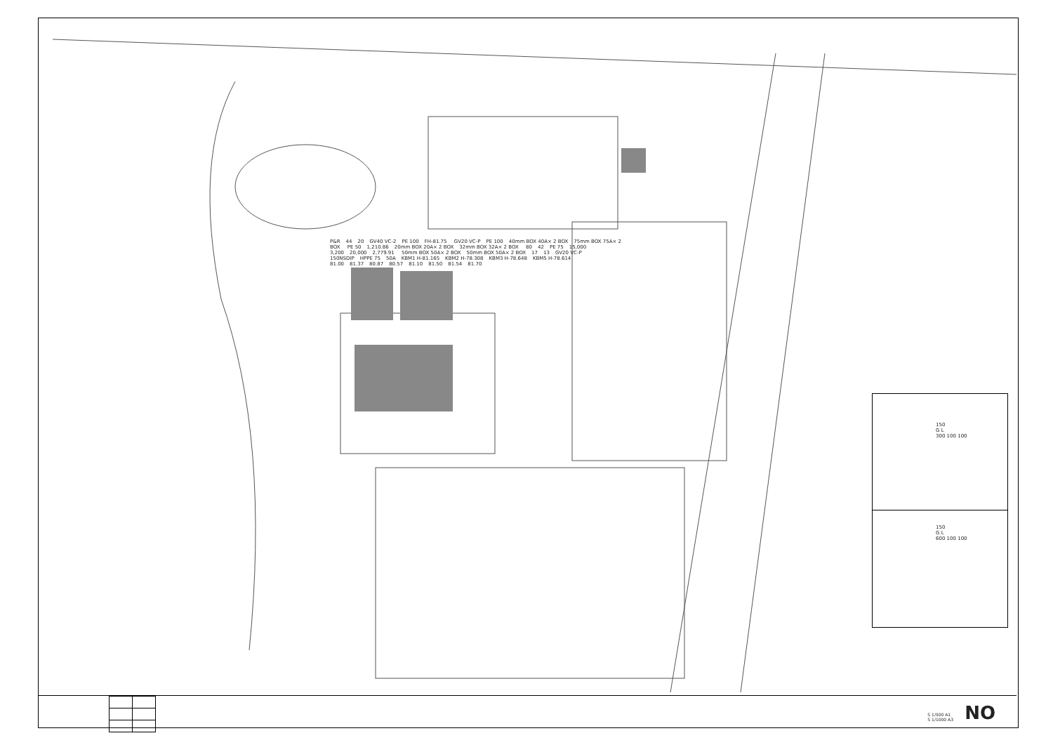P&R 44 20 GV40 VC-2 PE 100 FH-81.75 GV20 VC-P PE 100 40mm BOX 40A× 2 BOX 75mm BOX 75A× 2 BOX PE 50 1,210.86 20mm BOX 20A× 2 BOX 32mm BOX 32A× 2 BOX 80 42 PE 75 15,000 3,200 20,000 2,779.91 50mm BOX 50A× 2 BOX 50mm BOX 50A× 2 BOX 17 13 GV20 VC-P 150NSDIP HPPE 75 50A KBM1 H-81.165 KBM2 H-78.308 KBM3 H-78.648 KBM5 H-78.614 81.00 81.37 80.87 80.57 81.10 81.50 81.54 81.70
150
G L
300 100 100
150
G L
600 100 100
S 1/500 A1
S 1/1000 A3
NO